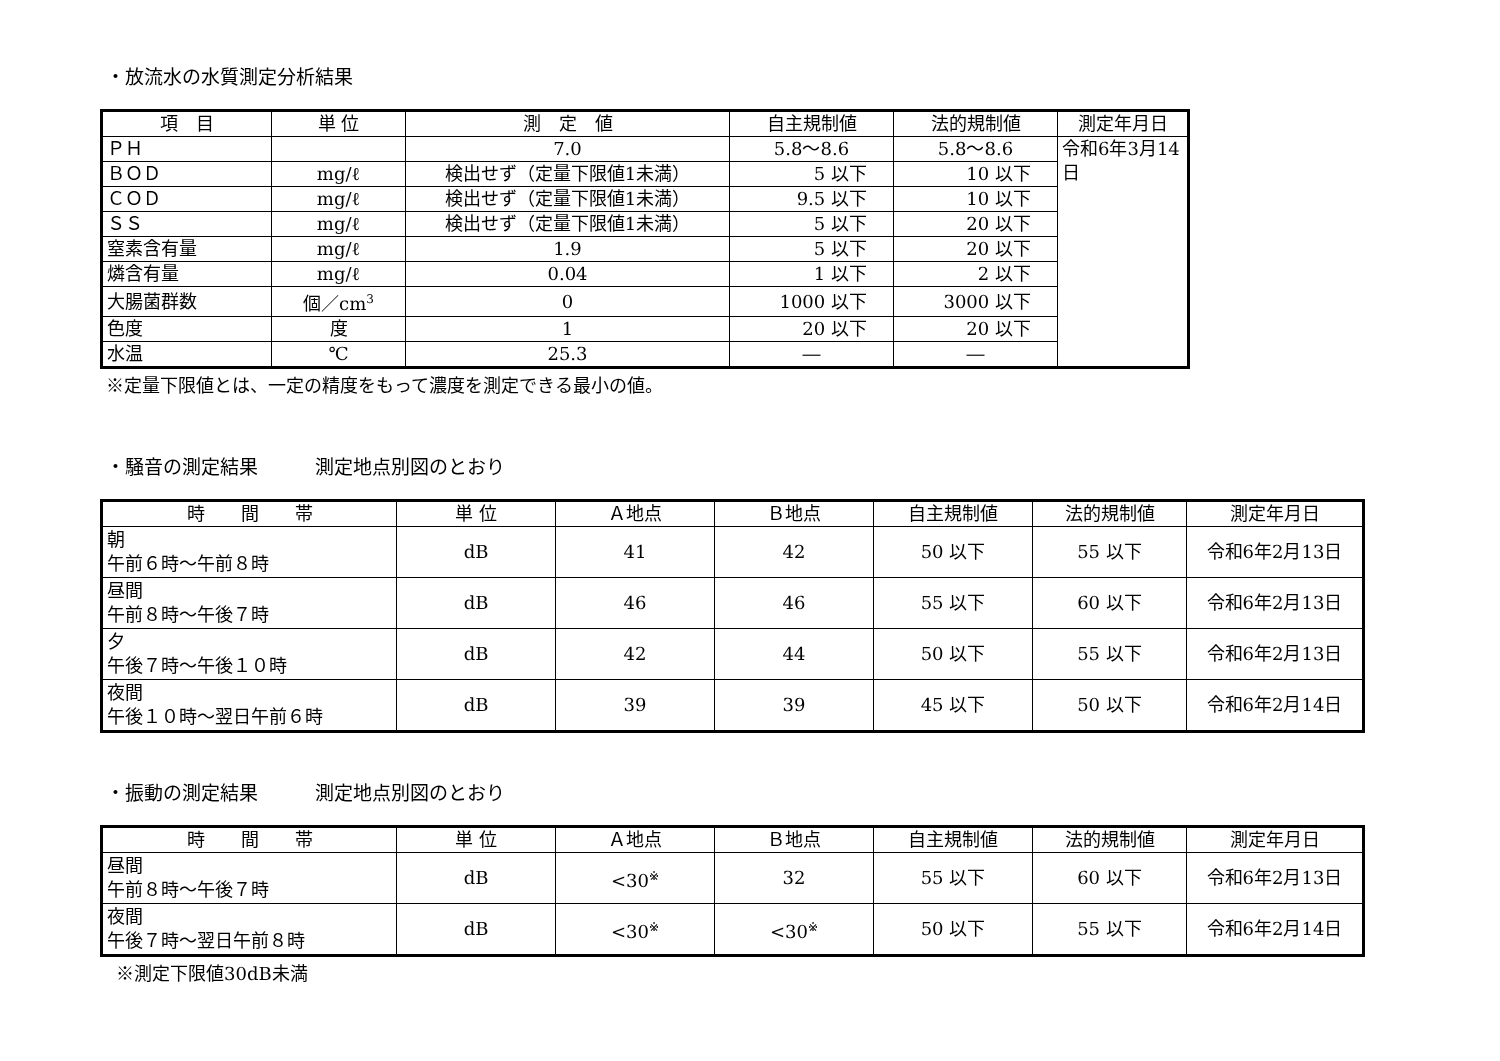・放流水の水質測定分析結果
| 項 目 | 単 位 | 測 定 値 | 自主規制値 | 法的規制値 | 測定年月日 |
| --- | --- | --- | --- | --- | --- |
| ＰＨ | | 7.0 | 5.8～8.6 | 5.8～8.6 | 令和6年3月14日 |
| ＢＯＤ | mg/ℓ | 検出せず（定量下限値1未満） | 5 以下 | 10 以下 | |
| ＣＯＤ | mg/ℓ | 検出せず（定量下限値1未満） | 9.5 以下 | 10 以下 | |
| ＳＳ | mg/ℓ | 検出せず（定量下限値1未満） | 5 以下 | 20 以下 | |
| 窒素含有量 | mg/ℓ | 1.9 | 5 以下 | 20 以下 | |
| 燐含有量 | mg/ℓ | 0.04 | 1 以下 | 2 以下 | |
| 大腸菌群数 | 個／cm<sup>3</sup> | 0 | 1000 以下 | 3000 以下 | |
| 色度 | 度 | 1 | 20 以下 | 20 以下 | |
| 水温 | ℃ | 25.3 | ― | ― | |
※定量下限値とは、一定の精度をもって濃度を測定できる最小の値。
・騒音の測定結果　　　測定地点別図のとおり
| 時 間 帯 | 単 位 | Ａ地点 | Ｂ地点 | 自主規制値 | 法的規制値 | 測定年月日 |
| --- | --- | --- | --- | --- | --- | --- |
| 朝 午前６時～午前８時 | dB | 41 | 42 | 50 以下 | 55 以下 | 令和6年2月13日 |
| 昼間 午前８時～午後７時 | dB | 46 | 46 | 55 以下 | 60 以下 | 令和6年2月13日 |
| 夕 午後７時～午後１０時 | dB | 42 | 44 | 50 以下 | 55 以下 | 令和6年2月13日 |
| 夜間 午後１０時～翌日午前６時 | dB | 39 | 39 | 45 以下 | 50 以下 | 令和6年2月14日 |
・振動の測定結果　　　測定地点別図のとおり
| 時 間 帯 | 単 位 | Ａ地点 | Ｂ地点 | 自主規制値 | 法的規制値 | 測定年月日 |
| --- | --- | --- | --- | --- | --- | --- |
| 昼間 午前８時～午後７時 | dB | <30<sup>※</sup> | 32 | 55 以下 | 60 以下 | 令和6年2月13日 |
| 夜間 午後７時～翌日午前８時 | dB | <30<sup>※</sup> | <30<sup>※</sup> | 50 以下 | 55 以下 | 令和6年2月14日 |
※測定下限値30dB未満